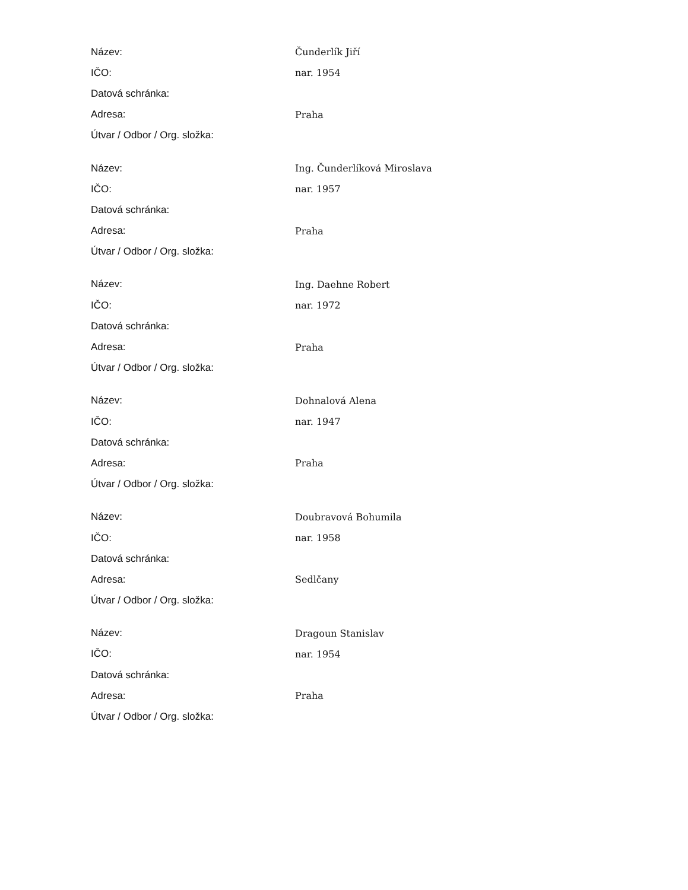| Název: | Čunderlík Jiří |
| IČO: | nar. 1954 |
| Datová schránka: | |
| Adresa: | Praha |
| Útvar / Odbor / Org. složka: | |
| Název: | Ing. Čunderlíková Miroslava |
| IČO: | nar. 1957 |
| Datová schránka: | |
| Adresa: | Praha |
| Útvar / Odbor / Org. složka: | |
| Název: | Ing. Daehne Robert |
| IČO: | nar. 1972 |
| Datová schránka: | |
| Adresa: | Praha |
| Útvar / Odbor / Org. složka: | |
| Název: | Dohnalová Alena |
| IČO: | nar. 1947 |
| Datová schránka: | |
| Adresa: | Praha |
| Útvar / Odbor / Org. složka: | |
| Název: | Doubravová Bohumila |
| IČO: | nar. 1958 |
| Datová schránka: | |
| Adresa: | Sedlčany |
| Útvar / Odbor / Org. složka: | |
| Název: | Dragoun Stanislav |
| IČO: | nar. 1954 |
| Datová schránka: | |
| Adresa: | Praha |
| Útvar / Odbor / Org. složka: | |